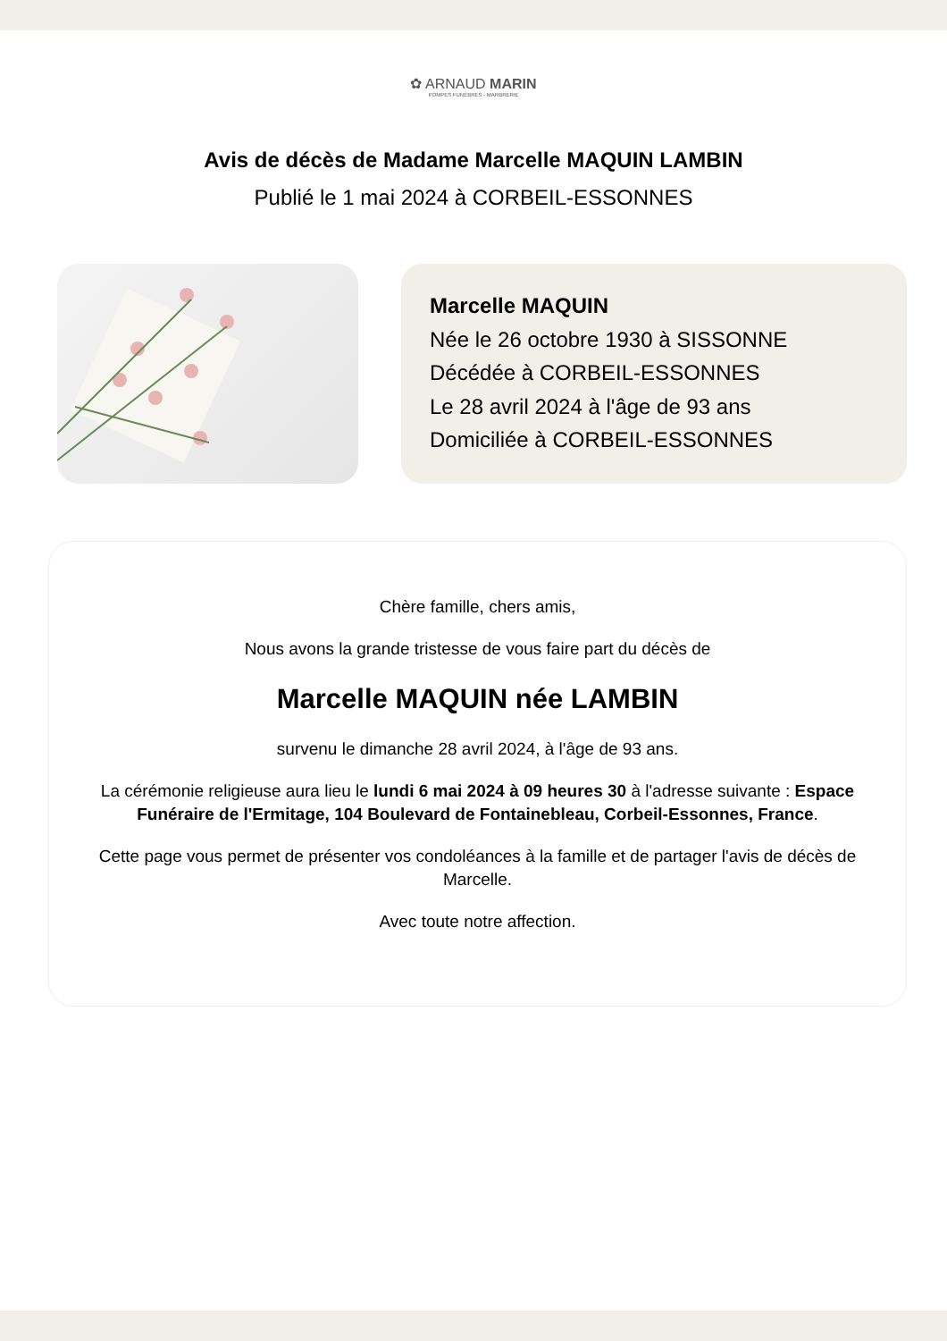✿ ARNAUD MARIN
POMPES FUNÈBRES - MARBRERIE
Avis de décès de Madame Marcelle MAQUIN LAMBIN
Publié le 1 mai 2024 à CORBEIL-ESSONNES
Marcelle MAQUIN
Née le 26 octobre 1930 à SISSONNE
Décédée à CORBEIL-ESSONNES
Le 28 avril 2024 à l'âge de 93 ans
Domiciliée à CORBEIL-ESSONNES
Chère famille, chers amis,
Nous avons la grande tristesse de vous faire part du décès de
Marcelle MAQUIN née LAMBIN
survenu le dimanche 28 avril 2024, à l'âge de 93 ans.
La cérémonie religieuse aura lieu le lundi 6 mai 2024 à 09 heures 30 à l'adresse suivante : Espace Funéraire de l'Ermitage, 104 Boulevard de Fontainebleau, Corbeil-Essonnes, France.
Cette page vous permet de présenter vos condoléances à la famille et de partager l'avis de décès de Marcelle.
Avec toute notre affection.